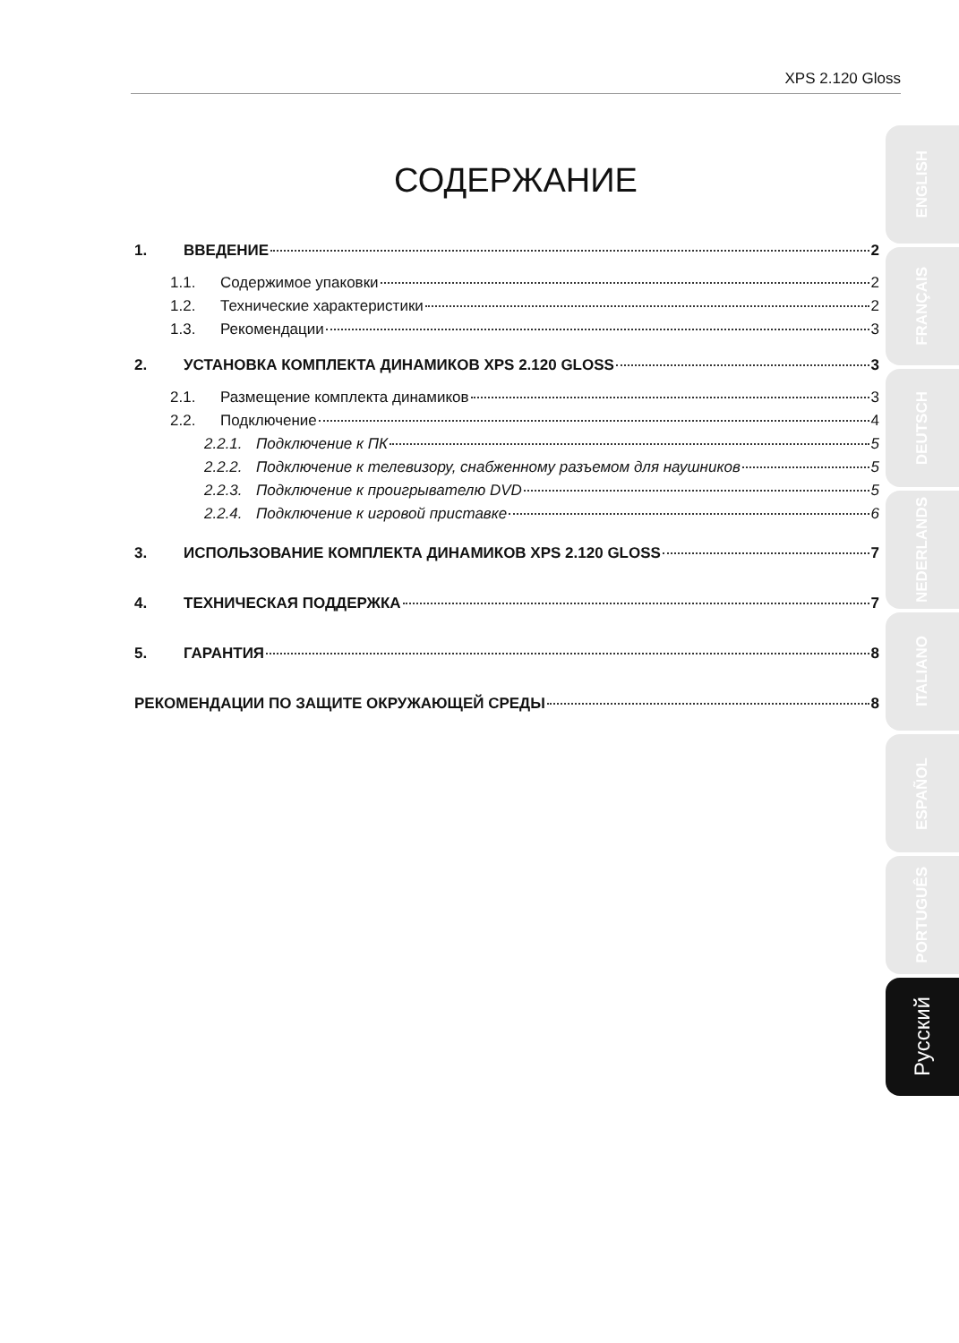XPS 2.120 Gloss
СОДЕРЖАНИЕ
1. ВВЕДЕНИЕ 2
1.1. Содержимое упаковки 2
1.2. Технические характеристики 2
1.3. Рекомендации 3
2. УСТАНОВКА КОМПЛЕКТА ДИНАМИКОВ XPS 2.120 GLOSS 3
2.1. Размещение комплекта динамиков 3
2.2. Подключение 4
2.2.1. Подключение к ПК 5
2.2.2. Подключение к телевизору, снабженному разъемом для наушников 5
2.2.3. Подключение к проигрывателю DVD 5
2.2.4. Подключение к игровой приставке 6
3. ИСПОЛЬЗОВАНИЕ КОМПЛЕКТА ДИНАМИКОВ XPS 2.120 GLOSS 7
4. ТЕХНИЧЕСКАЯ ПОДДЕРЖКА 7
5. ГАРАНТИЯ 8
РЕКОМЕНДАЦИИ ПО ЗАЩИТЕ ОКРУЖАЮЩЕЙ СРЕДЫ 8
ENGLISH
FRANÇAIS
DEUTSCH
NEDERLANDS
ITALIANO
ESPAÑOL
PORTUGUÊS
Русский